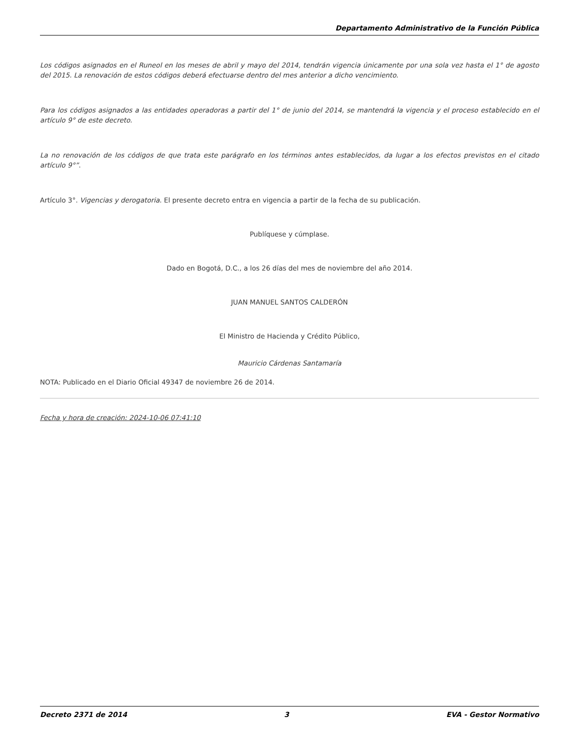Departamento Administrativo de la Función Pública
Los códigos asignados en el Runeol en los meses de abril y mayo del 2014, tendrán vigencia únicamente por una sola vez hasta el 1° de agosto del 2015. La renovación de estos códigos deberá efectuarse dentro del mes anterior a dicho vencimiento.
Para los códigos asignados a las entidades operadoras a partir del 1° de junio del 2014, se mantendrá la vigencia y el proceso establecido en el artículo 9° de este decreto.
La no renovación de los códigos de que trata este parágrafo en los términos antes establecidos, da lugar a los efectos previstos en el citado artículo 9°”.
Artículo 3°. Vigencias y derogatoria. El presente decreto entra en vigencia a partir de la fecha de su publicación.
Publíquese y cúmplase.
Dado en Bogotá, D.C., a los 26 días del mes de noviembre del año 2014.
JUAN MANUEL SANTOS CALDERÓN
El Ministro de Hacienda y Crédito Público,
Mauricio Cárdenas Santamaría
NOTA: Publicado en el Diario Oficial 49347 de noviembre 26 de 2014.
Fecha y hora de creación: 2024-10-06 07:41:10
Decreto 2371 de 2014 3 EVA - Gestor Normativo